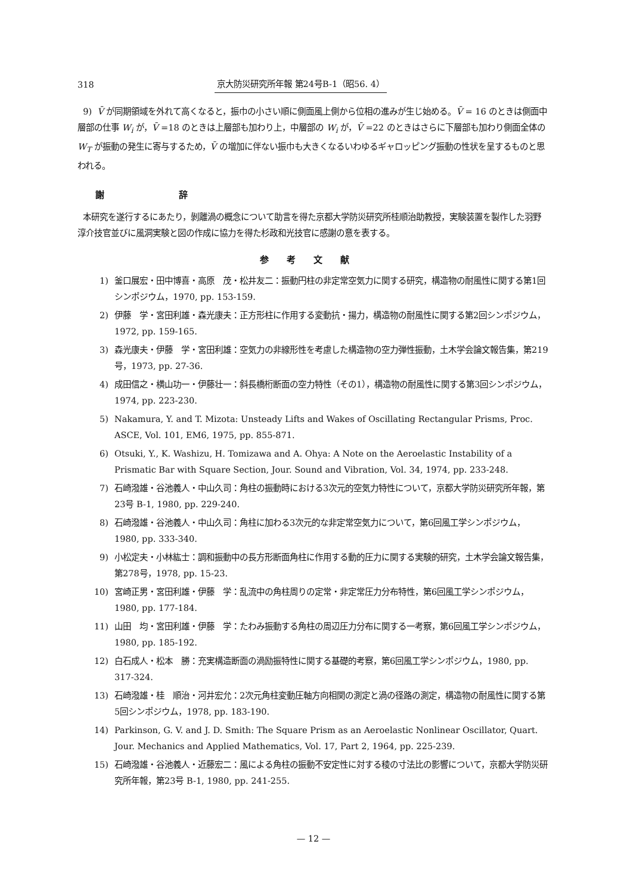318 京大防災研究所年報 第24号B-1（昭56. 4）
9) V̄ が同期領域を外れて高くなると，振巾の小さい順に側面風上側から位相の進みが生じ始める。V̄ = 16 のときは側面中層部の仕事 W<sub>i</sub> が，V̄ =18 のときは上層部も加わり上，中層部の W<sub>i</sub> が，V̄ =22 のときはさらに下層部も加わり側面全体の W<sub>T</sub> が振動の発生に寄与するため，V̄ の増加に伴ない振巾も大きくなるいわゆるギャロッピング振動の性状を呈するものと思われる。
謝 辞
本研究を遂行するにあたり，剝離渦の概念について助言を得た京都大学防災研究所桂順治助教授，実験装置を製作した羽野淳介技官並びに風洞実験と図の作成に協力を得た杉政和光技官に感謝の意を表する。
参考文献
1) 釜口展宏・田中博喜・高原　茂・松井友二：振動円柱の非定常空気力に関する研究，構造物の耐風性に関する第1回シンポジウム，1970, pp. 153-159.
2) 伊藤　学・宮田利雄・森光康夫：正方形柱に作用する変動抗・揚力，構造物の耐風性に関する第2回シンポジウム，1972, pp. 159-165.
3) 森光康夫・伊藤　学・宮田利雄：空気力の非線形性を考慮した構造物の空力弾性振動，土木学会論文報告集，第219号，1973, pp. 27-36.
4) 成田信之・横山功一・伊藤壮一：斜長橋桁断面の空力特性（その1），構造物の耐風性に関する第3回シンポジウム，1974, pp. 223-230.
5) Nakamura, Y. and T. Mizota: Unsteady Lifts and Wakes of Oscillating Rectangular Prisms, Proc. ASCE, Vol. 101, EM6, 1975, pp. 855-871.
6) Otsuki, Y., K. Washizu, H. Tomizawa and A. Ohya: A Note on the Aeroelastic Instability of a Prismatic Bar with Square Section, Jour. Sound and Vibration, Vol. 34, 1974, pp. 233-248.
7) 石崎潑雄・谷池義人・中山久司：角柱の振動時における3次元的空気力特性について，京都大学防災研究所年報，第23号 B-1, 1980, pp. 229-240.
8) 石崎潑雄・谷池義人・中山久司：角柱に加わる3次元的な非定常空気力について，第6回風工学シンポジウム，1980, pp. 333-340.
9) 小松定夫・小林紘士：調和振動中の長方形断面角柱に作用する動的圧力に関する実験的研究，土木学会論文報告集，第278号，1978, pp. 15-23.
10) 宮崎正男・宮田利雄・伊藤　学：乱流中の角柱周りの定常・非定常圧力分布特性，第6回風工学シンポジウム，1980, pp. 177-184.
11) 山田　均・宮田利雄・伊藤　学：たわみ振動する角柱の周辺圧力分布に関する一考察，第6回風工学シンポジウム，1980, pp. 185-192.
12) 白石成人・松本　勝：充実構造断面の渦励振特性に関する基礎的考察，第6回風工学シンポジウム，1980, pp. 317-324.
13) 石崎潑雄・桂　順治・河井宏允：2次元角柱変動圧軸方向相関の測定と渦の径路の測定，構造物の耐風性に関する第5回シンポジウム，1978, pp. 183-190.
14) Parkinson, G. V. and J. D. Smith: The Square Prism as an Aeroelastic Nonlinear Oscillator, Quart. Jour. Mechanics and Applied Mathematics, Vol. 17, Part 2, 1964, pp. 225-239.
15) 石崎潑雄・谷池義人・近藤宏二：風による角柱の振動不安定性に対する稜の寸法比の影響について，京都大学防災研究所年報，第23号 B-1, 1980, pp. 241-255.
— 12 —